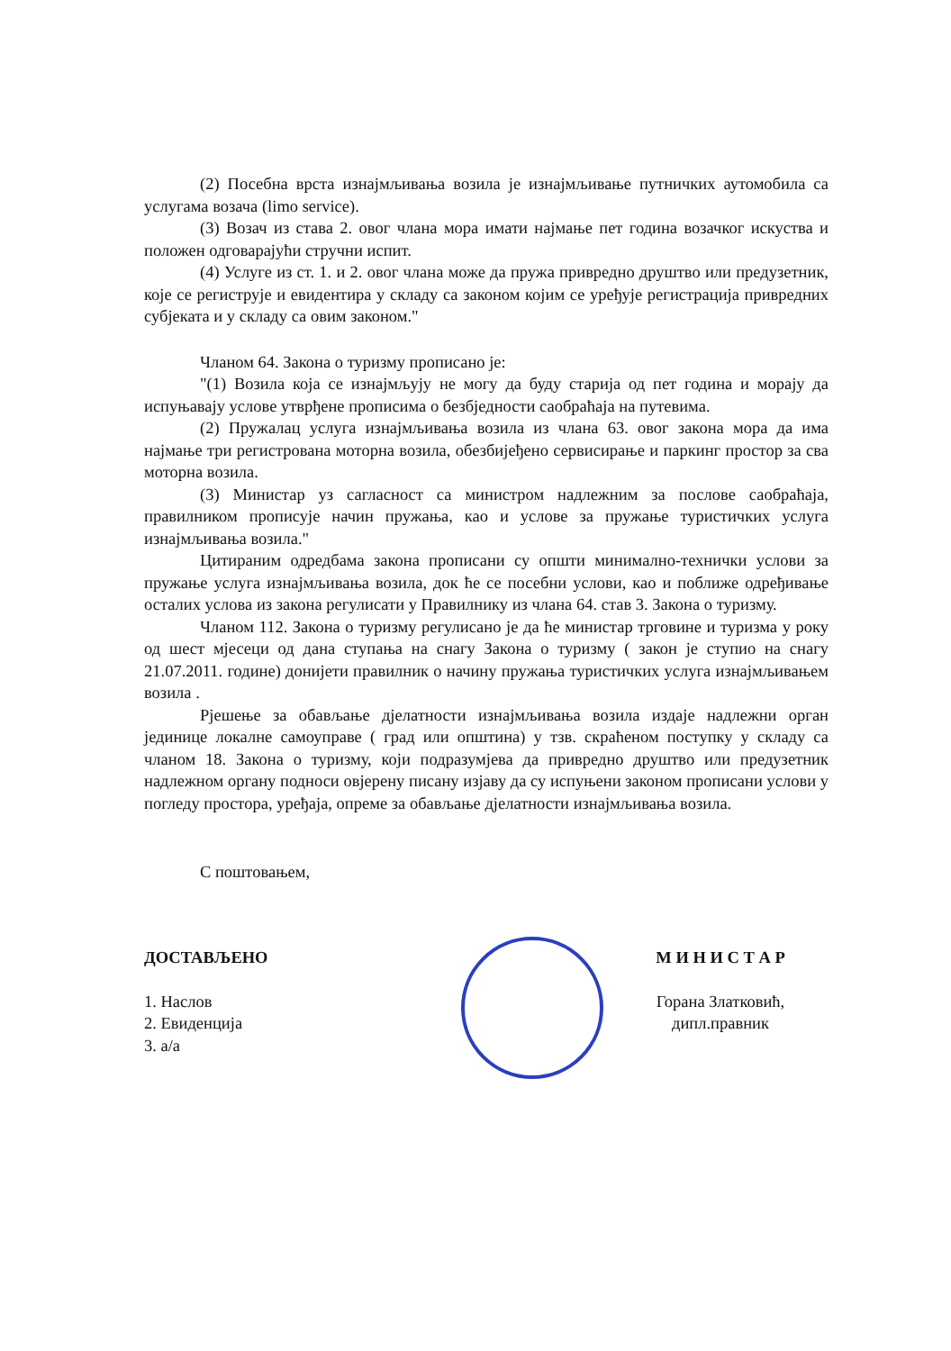(2) Посебна врста изнајмљивања возила је изнајмљивање путничких аутомобила са услугама возача (limo service).
(3) Возач из става 2. овог члана мора имати најмање пет година возачког искуства и положен одговарајући стручни испит.
(4) Услуге из ст. 1. и 2. овог члана може да пружа привредно друштво или предузетник, које се региструје и евидентира у складу са законом којим се уређује регистрација привредних субјеката и у складу са овим законом."
Чланом 64. Закона о туризму прописано је:
"(1) Возила која се изнајмљују не могу да буду старија од пет година и морају да испуњавају услове утврђене прописима о безбједности саобраћаја на путевима.
(2) Пружалац услуга изнајмљивања возила из члана 63. овог закона мора да има најмање три регистрована моторна возила, обезбијеђено сервисирање и паркинг простор за сва моторна возила.
(3) Министар уз сагласност са министром надлежним за послове саобраћаја, правилником прописује начин пружања, као и услове за пружање туристичких услуга изнајмљивања возила."
Цитираним одредбама закона прописани су општи минимално-технички услови за пружање услуга изнајмљивања возила, док ће се посебни услови, као и поближе одређивање осталих услова из закона регулисати у Правилнику из члана 64. став 3. Закона о туризму.
Чланом 112. Закона о туризму регулисано је да ће министар трговине и туризма у року од шест мјесеци од дана ступања на снагу Закона о туризму ( закон је ступио на снагу 21.07.2011. године) донијети правилник о начину пружања туристичких услуга изнајмљивањем возила .
Рјешење за обављање дјелатности изнајмљивања возила издаје надлежни орган јединице локалне самоуправе ( град или општина) у тзв. скраћеном поступку у складу са чланом 18. Закона о туризму, који подразумјева да привредно друштво или предузетник надлежном органу подноси овјерену писану изјаву да су испуњени законом прописани услови у погледу простора, уређаја, опреме за обављање дјелатности изнајмљивања возила.
С поштовањем,
ДОСТАВЉЕНО
1. Наслов
2. Евиденција
3. а/а
М И Н И С Т А Р
Горана Златковић, дипл.правник